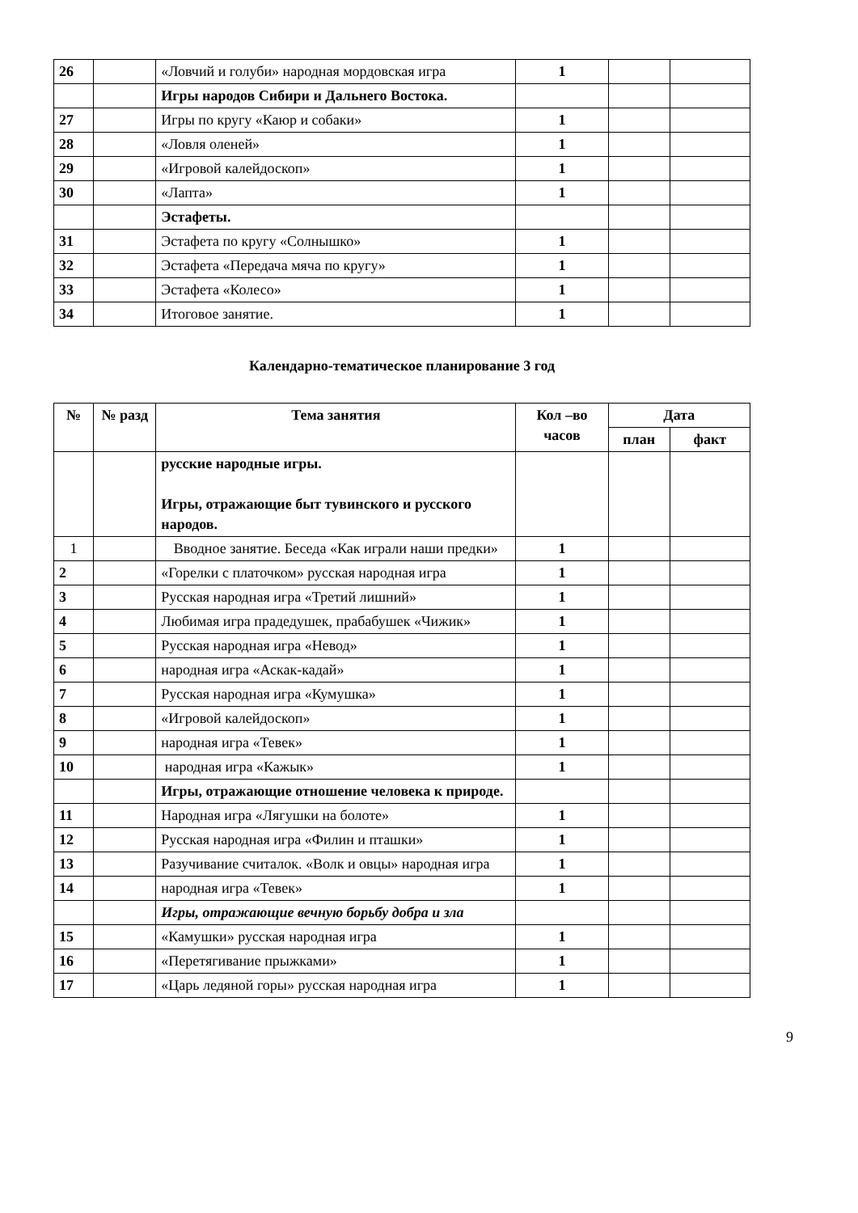| 26 | | «Ловчий и голуби» народная мордовская игра | 1 | | |
| | | Игры народов Сибири и Дальнего Востока. | | | |
| 27 | | Игры по кругу «Каюр и собаки» | 1 | | |
| 28 | | «Ловля оленей» | 1 | | |
| 29 | | «Игровой калейдоскоп» | 1 | | |
| 30 | | «Лапта» | 1 | | |
| | | Эстафеты. | | | |
| 31 | | Эстафета по кругу «Солнышко» | 1 | | |
| 32 | | Эстафета «Передача мяча по кругу» | 1 | | |
| 33 | | Эстафета «Колесо» | 1 | | |
| 34 | | Итоговое занятие. | 1 | | |
Календарно-тематическое планирование 3 год
| № | № разд | Тема занятия | Кол –во часов | Дата | |
| --- | --- | --- | --- | --- | --- |
| | | | | план | факт |
| | | русские народные игры. Игры, отражающие быт тувинского и русского народов. | | | |
| 1 | | Вводное занятие. Беседа «Как играли наши предки» | 1 | | |
| 2 | | «Горелки с платочком» русская народная игра | 1 | | |
| 3 | | Русская народная игра «Третий лишний» | 1 | | |
| 4 | | Любимая игра прадедушек, прабабушек «Чижик» | 1 | | |
| 5 | | Русская народная игра «Невод» | 1 | | |
| 6 | | народная игра «Аскак-кадай» | 1 | | |
| 7 | | Русская народная игра «Кумушка» | 1 | | |
| 8 | | «Игровой калейдоскоп» | 1 | | |
| 9 | | народная игра «Тевек» | 1 | | |
| 10 | | народная игра «Кажык» | 1 | | |
| | | Игры, отражающие отношение человека к природе. | | | |
| 11 | | Народная игра «Лягушки на болоте» | 1 | | |
| 12 | | Русская народная игра «Филин и пташки» | 1 | | |
| 13 | | Разучивание считалок. «Волк и овцы» народная игра | 1 | | |
| 14 | | народная игра «Тевек» | 1 | | |
| | | Игры, отражающие вечную борьбу добра и зла | | | |
| 15 | | «Камушки» русская народная игра | 1 | | |
| 16 | | «Перетягивание прыжками» | 1 | | |
| 17 | | «Царь ледяной горы» русская народная игра | 1 | | |
9